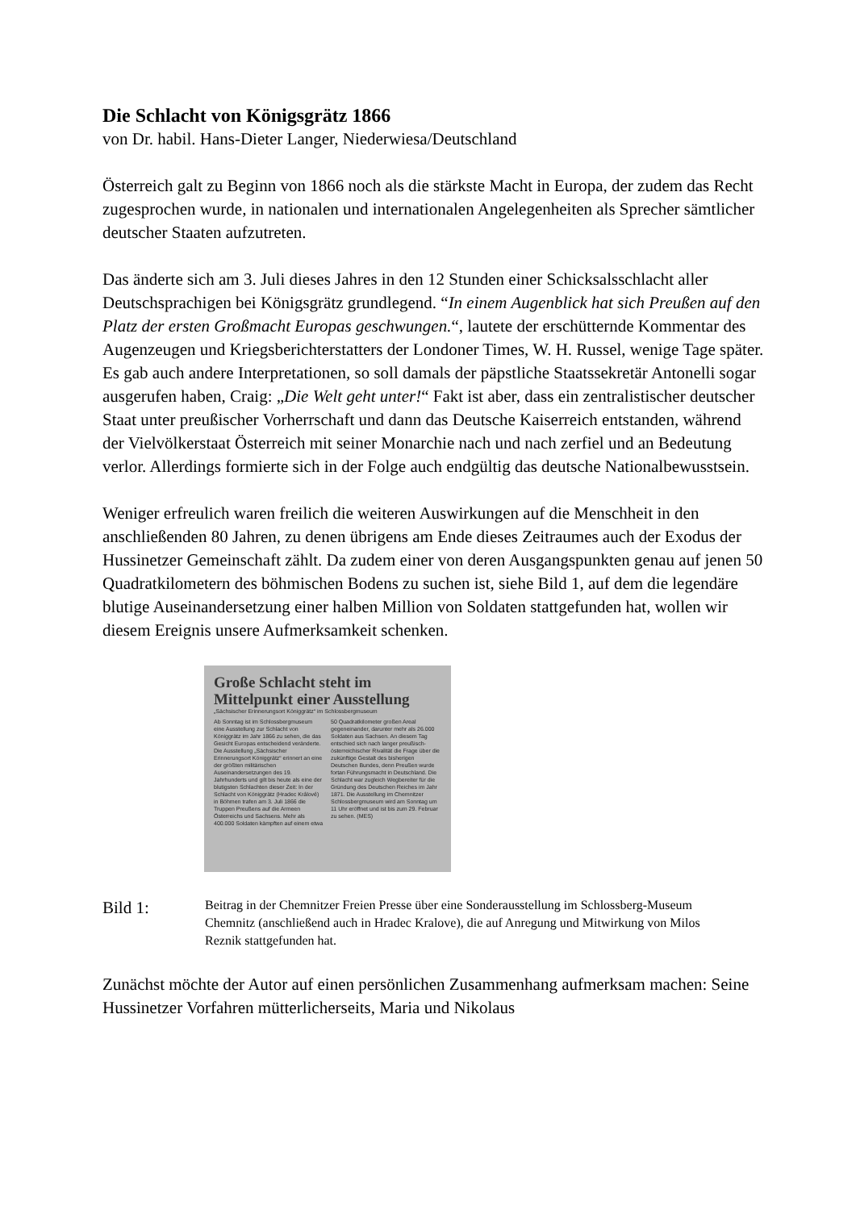Die Schlacht von Königsgrätz 1866
von Dr. habil. Hans-Dieter Langer, Niederwiesa/Deutschland
Österreich galt zu Beginn von 1866 noch als die stärkste Macht in Europa, der zudem das Recht zugesprochen wurde, in nationalen und internationalen Angelegenheiten als Sprecher sämtlicher deutscher Staaten aufzutreten.
Das änderte sich am 3. Juli dieses Jahres in den 12 Stunden einer Schicksalsschlacht aller Deutschsprachigen bei Königsgrätz grundlegend. “In einem Augenblick hat sich Preußen auf den Platz der ersten Großmacht Europas geschwungen.“, lautete der erschütternde Kommentar des Augenzeugen und Kriegsberichterstatters der Londoner Times, W. H. Russel, wenige Tage später. Es gab auch andere Interpretationen, so soll damals der päpstliche Staatssekretär Antonelli sogar ausgerufen haben, Craig: „Die Welt geht unter!“ Fakt ist aber, dass ein zentralistischer deutscher Staat unter preußischer Vorherrschaft und dann das Deutsche Kaiserreich entstanden, während der Vielvölkerstaat Österreich mit seiner Monarchie nach und nach zerfiel und an Bedeutung verlor. Allerdings formierte sich in der Folge auch endgültig das deutsche Nationalbewusstsein.
Weniger erfreulich waren freilich die weiteren Auswirkungen auf die Menschheit in den anschließenden 80 Jahren, zu denen übrigens am Ende dieses Zeitraumes auch der Exodus der Hussinetzer Gemeinschaft zählt. Da zudem einer von deren Ausgangspunkten genau auf jenen 50 Quadratkilometern des böhmischen Bodens zu suchen ist, siehe Bild 1, auf dem die legendäre blutige Auseinandersetzung einer halben Million von Soldaten stattgefunden hat, wollen wir diesem Ereignis unsere Aufmerksamkeit schenken.
Große Schlacht steht im Mittelpunkt einer Ausstellung
„Sächsischer Erinnerungsort Königgrätz“ im Schlossbergmuseum
Ab Sonntag ist im Schlossbergmuseum eine Ausstellung zur Schlacht von Königgrätz im Jahr 1866 zu sehen, die das Gesicht Europas entscheidend veränderte. Die Ausstellung „Sächsischer Erinnerungsort Königgrätz“ erinnert an eine der größten militärischen Auseinandersetzungen des 19. Jahrhunderts und gilt bis heute als eine der blutigsten Schlachten dieser Zeit: In der Schlacht von Königgrätz (Hradec Králové) in Böhmen trafen am 3. Juli 1866 die Truppen Preußens auf die Armeen Österreichs und Sachsens. Mehr als 400.000 Soldaten kämpften auf einem etwa 50 Quadratkilometer großen Areal gegeneinander, darunter mehr als 26.000 Soldaten aus Sachsen. An diesem Tag entschied sich nach langer preußisch-österreichischer Rivalität die Frage über die zukünftige Gestalt des bisherigen Deutschen Bundes, denn Preußen wurde fortan Führungsmacht in Deutschland. Die Schlacht war zugleich Wegbereiter für die Gründung des Deutschen Reiches im Jahr 1871. Die Ausstellung im Chemnitzer Schlossbergmuseum wird am Sonntag um 11 Uhr eröffnet und ist bis zum 29. Februar zu sehen. (MES)
Bild 1:
Beitrag in der Chemnitzer Freien Presse über eine Sonderausstellung im Schlossberg-Museum Chemnitz (anschließend auch in Hradec Kralove), die auf Anregung und Mitwirkung von Milos Reznik stattgefunden hat.
Zunächst möchte der Autor auf einen persönlichen Zusammenhang aufmerksam machen: Seine Hussinetzer Vorfahren mütterlicherseits, Maria und Nikolaus